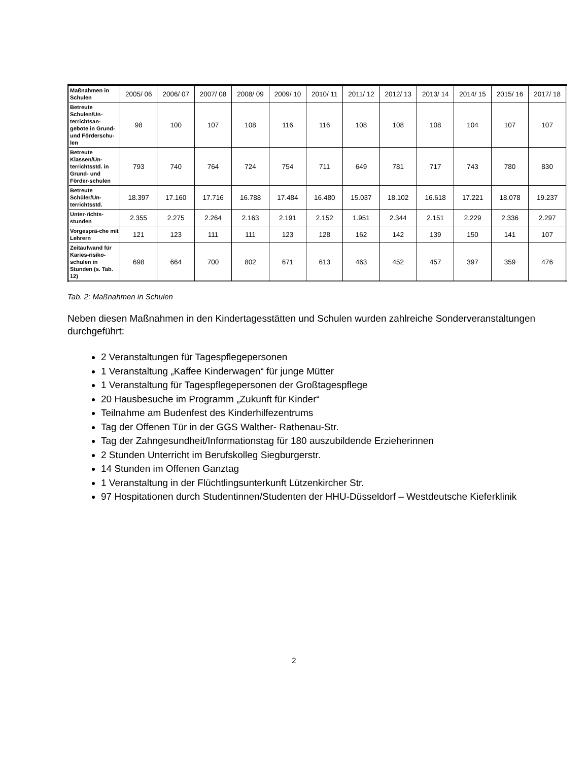| Maßnahmen in Schulen | 2005/ 06 | 2006/ 07 | 2007/ 08 | 2008/ 09 | 2009/ 10 | 2010/ 11 | 2011/ 12 | 2012/ 13 | 2013/ 14 | 2014/ 15 | 2015/ 16 | 2017/ 18 |
| --- | --- | --- | --- | --- | --- | --- | --- | --- | --- | --- | --- | --- |
| Betreute Schulen/Un-terrichtsan-gebote in Grund- und Förderschu-len | 98 | 100 | 107 | 108 | 116 | 116 | 108 | 108 | 108 | 104 | 107 | 107 |
| Betreute Klassen/Un-terrichtsstd. in Grund- und Förder-schulen | 793 | 740 | 764 | 724 | 754 | 711 | 649 | 781 | 717 | 743 | 780 | 830 |
| Betreute Schüler/Un-terrichtsstd. | 18.397 | 17.160 | 17.716 | 16.788 | 17.484 | 16.480 | 15.037 | 18.102 | 16.618 | 17.221 | 18.078 | 19.237 |
| Unter-richts-stunden | 2.355 | 2.275 | 2.264 | 2.163 | 2.191 | 2.152 | 1.951 | 2.344 | 2.151 | 2.229 | 2.336 | 2.297 |
| Vorgesprä-che mit Lehrern | 121 | 123 | 111 | 111 | 123 | 128 | 162 | 142 | 139 | 150 | 141 | 107 |
| Zeitaufwand für Karies-risiko-schulen in Stunden (s. Tab. 12) | 698 | 664 | 700 | 802 | 671 | 613 | 463 | 452 | 457 | 397 | 359 | 476 |
Tab. 2: Maßnahmen in Schulen
Neben diesen Maßnahmen in den Kindertagesstätten und Schulen wurden zahlreiche Sonderveranstaltungen durchgeführt:
2 Veranstaltungen für Tagespflegepersonen
1 Veranstaltung „Kaffee Kinderwagen“ für junge Mütter
1 Veranstaltung für Tagespflegepersonen der Großtagespflege
20 Hausbesuche im Programm „Zukunft für Kinder“
Teilnahme am Budenfest des Kinderhilfezentrums
Tag der Offenen Tür in der GGS Walther- Rathenau-Str.
Tag der Zahngesundheit/Informationstag für 180 auszubildende Erzieherinnen
2 Stunden Unterricht im Berufskolleg Siegburgerstr.
14 Stunden im Offenen Ganztag
1 Veranstaltung in der Flüchtlingsunterkunft Lützenkircher Str.
97 Hospitationen durch Studentinnen/Studenten der HHU-Düsseldorf – Westdeutsche Kieferklinik
2